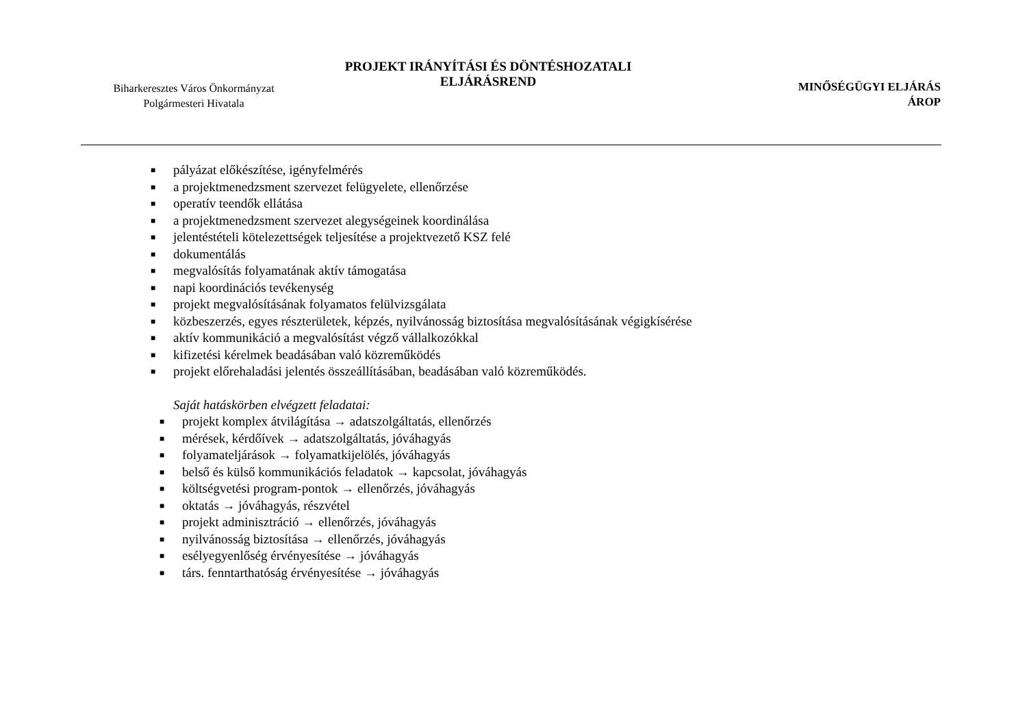Biharkeresztes Város Önkormányzat
Polgármesteri Hivatala
PROJEKT IRÁNYÍTÁSI ÉS DÖNTÉSHOZATALI
ELJÁRÁSREND
MINŐSÉGÜGYI ELJÁRÁS
ÁROP
■ pályázat előkészítése, igényfelmérés
■ a projektmenedzsment szervezet felügyelete, ellenőrzése
■ operatív teendők ellátása
■ a projektmenedzsment szervezet alegységeinek koordinálása
■ jelentéstételi kötelezettségek teljesítése a projektvezető KSZ felé
■ dokumentálás
■ megvalósítás folyamatának aktív támogatása
■ napi koordinációs tevékenység
■ projekt megvalósításának folyamatos felülvizsgálata
■ közbeszerzés, egyes részterületek, képzés, nyilvánosság biztosítása megvalósításának végigkísérése
■ aktív kommunikáció a megvalósítást végző vállalkozókkal
■ kifizetési kérelmek beadásában való közreműködés
■ projekt előrehaladási jelentés összeállításában, beadásában való közreműködés.
Saját hatáskörben elvégzett feladatai:
■ projekt komplex átvilágítása → adatszolgáltatás, ellenőrzés
■ mérések, kérdőívek → adatszolgáltatás, jóváhagyás
■ folyamateljárások → folyamatkijelölés, jóváhagyás
■ belső és külső kommunikációs feladatok → kapcsolat, jóváhagyás
■ költségvetési program-pontok → ellenőrzés, jóváhagyás
■ oktatás → jóváhagyás, részvétel
■ projekt adminisztráció → ellenőrzés, jóváhagyás
■ nyilvánosság biztosítása → ellenőrzés, jóváhagyás
■ esélyegyenlőség érvényesítése → jóváhagyás
■ társ. fenntarthatóság érvényesítése → jóváhagyás